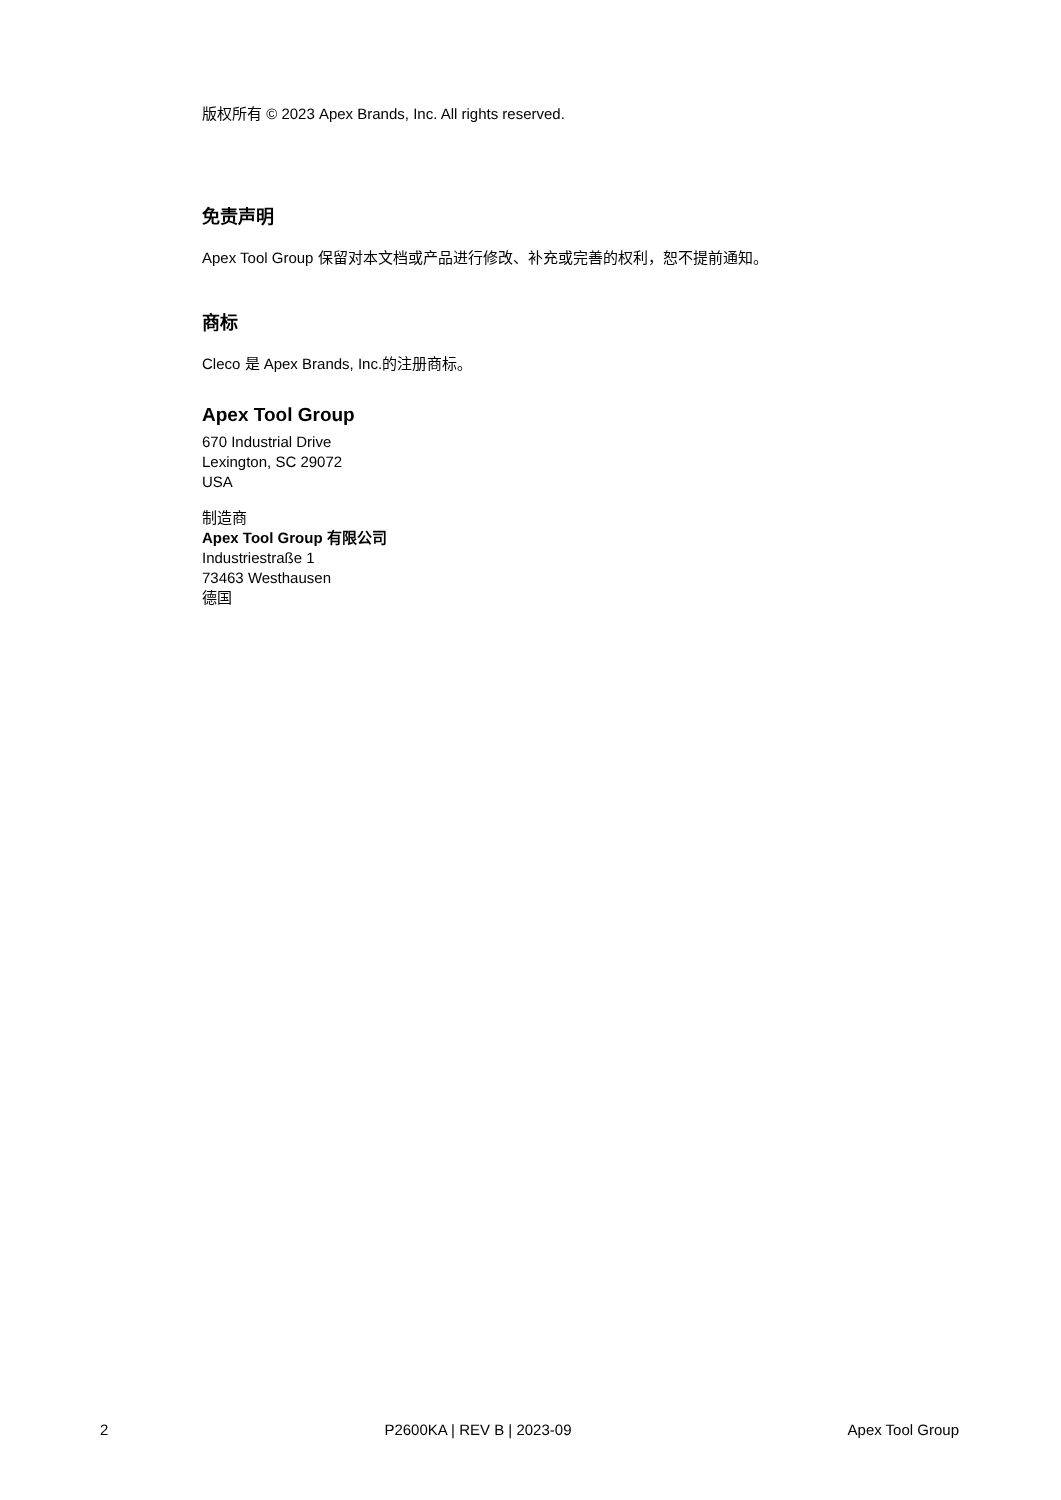版权所有 © 2023 Apex Brands, Inc. All rights reserved.
免责声明
Apex Tool Group 保留对本文档或产品进行修改、补充或完善的权利，恕不提前通知。
商标
Cleco 是 Apex Brands, Inc.的注册商标。
Apex Tool Group
670 Industrial Drive
Lexington, SC 29072
USA
制造商
Apex Tool Group 有限公司
Industriestraße 1
73463 Westhausen
德国
2 P2600KA | REV B | 2023-09 Apex Tool Group